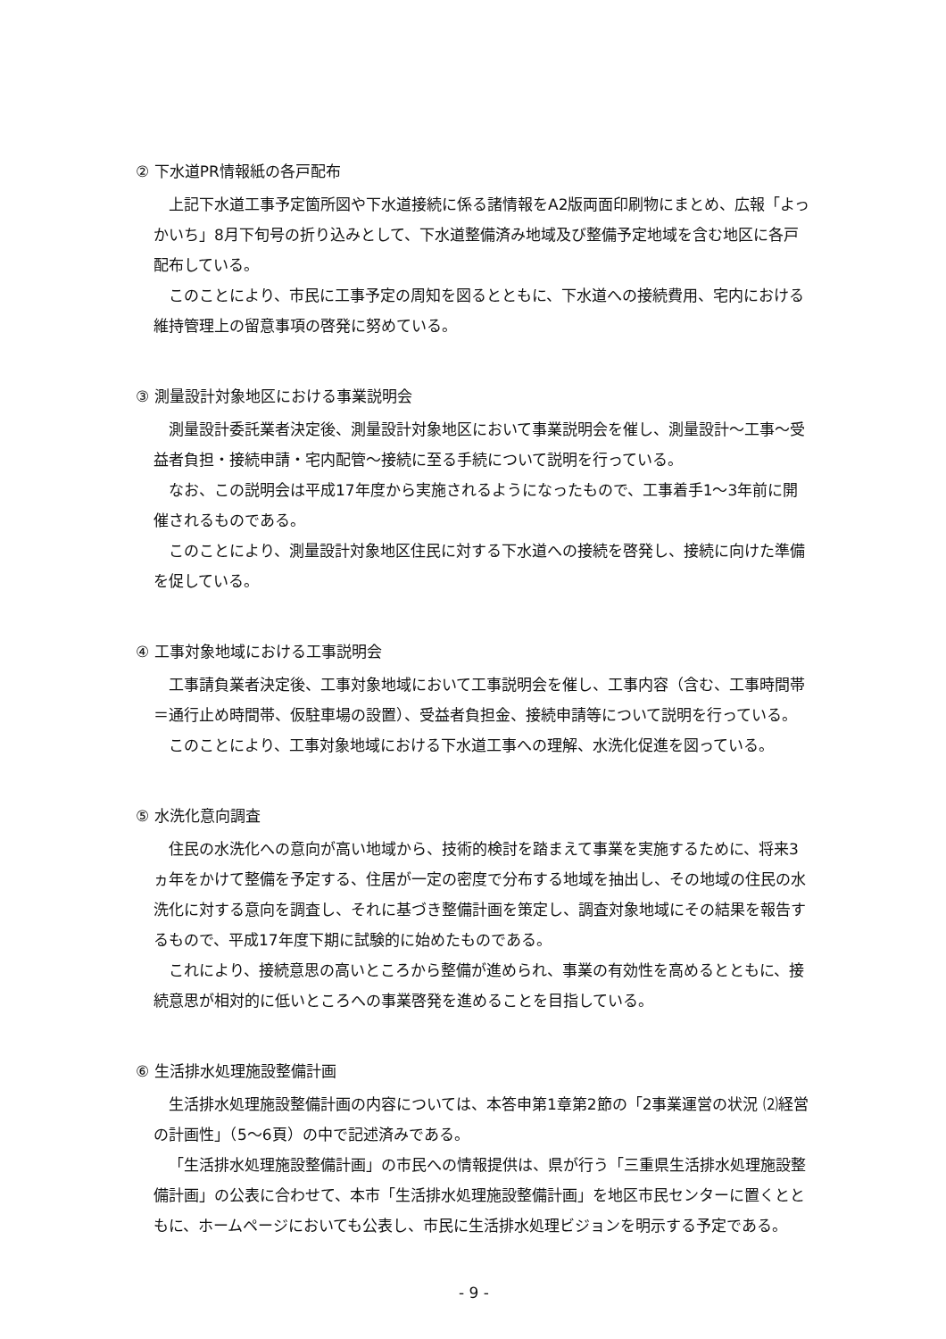② 下水道PR情報紙の各戸配布
上記下水道工事予定箇所図や下水道接続に係る諸情報をA2版両面印刷物にまとめ、広報「よっかいち」8月下旬号の折り込みとして、下水道整備済み地域及び整備予定地域を含む地区に各戸配布している。
このことにより、市民に工事予定の周知を図るとともに、下水道への接続費用、宅内における維持管理上の留意事項の啓発に努めている。
③ 測量設計対象地区における事業説明会
測量設計委託業者決定後、測量設計対象地区において事業説明会を催し、測量設計～工事～受益者負担・接続申請・宅内配管～接続に至る手続について説明を行っている。
なお、この説明会は平成17年度から実施されるようになったもので、工事着手1～3年前に開催されるものである。
このことにより、測量設計対象地区住民に対する下水道への接続を啓発し、接続に向けた準備を促している。
④ 工事対象地域における工事説明会
工事請負業者決定後、工事対象地域において工事説明会を催し、工事内容（含む、工事時間帯＝通行止め時間帯、仮駐車場の設置）、受益者負担金、接続申請等について説明を行っている。
このことにより、工事対象地域における下水道工事への理解、水洗化促進を図っている。
⑤ 水洗化意向調査
住民の水洗化への意向が高い地域から、技術的検討を踏まえて事業を実施するために、将来3ヵ年をかけて整備を予定する、住居が一定の密度で分布する地域を抽出し、その地域の住民の水洗化に対する意向を調査し、それに基づき整備計画を策定し、調査対象地域にその結果を報告するもので、平成17年度下期に試験的に始めたものである。
これにより、接続意思の高いところから整備が進められ、事業の有効性を高めるとともに、接続意思が相対的に低いところへの事業啓発を進めることを目指している。
⑥ 生活排水処理施設整備計画
生活排水処理施設整備計画の内容については、本答申第1章第2節の「2事業運営の状況 ⑵経営の計画性」（5～6頁）の中で記述済みである。
「生活排水処理施設整備計画」の市民への情報提供は、県が行う「三重県生活排水処理施設整備計画」の公表に合わせて、本市「生活排水処理施設整備計画」を地区市民センターに置くとともに、ホームページにおいても公表し、市民に生活排水処理ビジョンを明示する予定である。
- 9 -